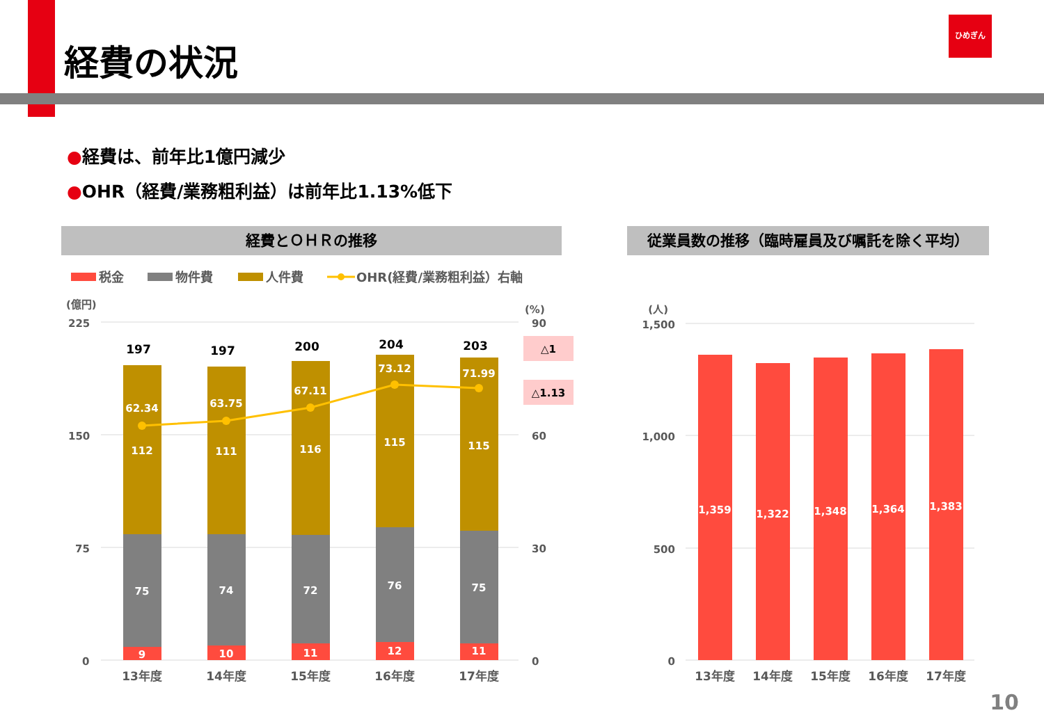経費の状況
ひめぎん
●経費は、前年比1億円減少
●OHR（経費/業務粗利益）は前年比1.13%低下
経費とＯＨＲの推移 従業員数の推移（臨時雇員及び嘱託を除く平均）
税金
物件費
人件費
OHR(経費/業務粗利益）右軸
(億円)
(%)
225
150
75
0
90
60
30
0
9
75
112
62.34
10
74
111
63.75
11
72
116
67.11
12
76
115
73.12
11
75
115
71.99
197
197
200
204
203
△1
△1.13
13年度
14年度
15年度
16年度
17年度
(人)
1,500
1,000
500
0
1,359
1,322
1,348
1,364
1,383
13年度
14年度
15年度
16年度
17年度
10